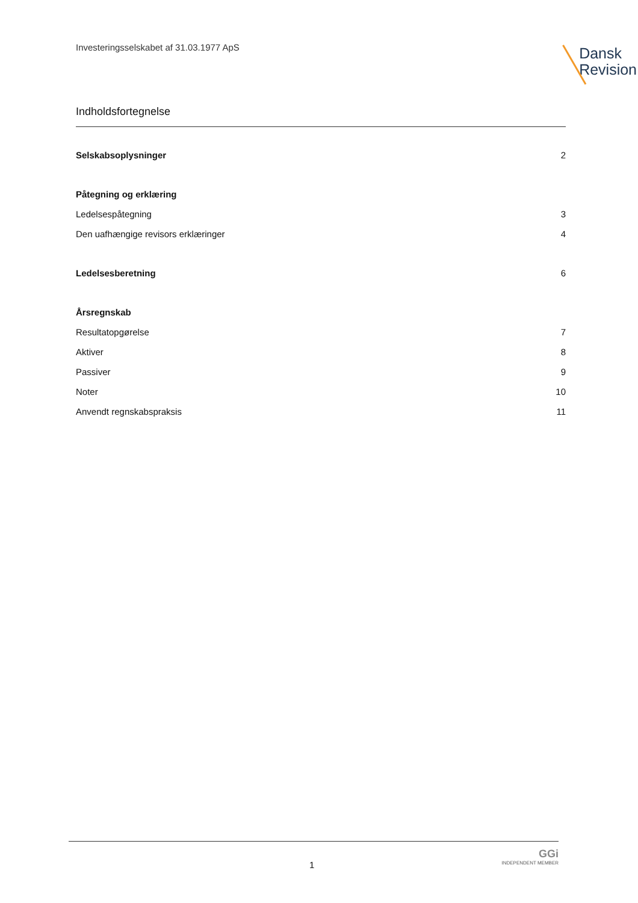Investeringsselskabet af 31.03.1977 ApS
Dansk
Revision
Indholdsfortegnelse
Selskabsoplysninger 2
Påtegning og erklæring
Ledelsespåtegning 3
Den uafhængige revisors erklæringer 4
Ledelsesberetning 6
Årsregnskab
Resultatopgørelse 7
Aktiver 8
Passiver 9
Noter 10
Anvendt regnskabspraksis 11
1
GGi
INDEPENDENT MEMBER